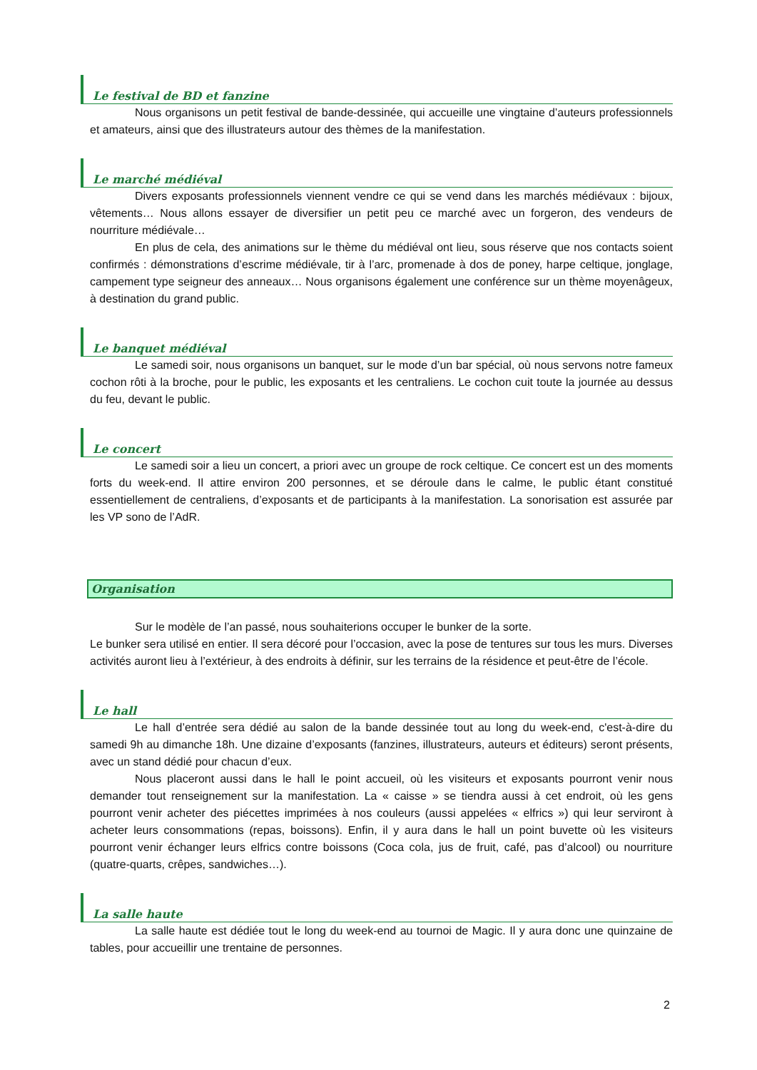Le festival de BD et fanzine
Nous organisons un petit festival de bande-dessinée, qui accueille une vingtaine d’auteurs professionnels et amateurs, ainsi que des illustrateurs autour des thèmes de la manifestation.
Le marché médiéval
Divers exposants professionnels viennent vendre ce qui se vend dans les marchés médiévaux : bijoux, vêtements… Nous allons essayer de diversifier un petit peu ce marché avec un forgeron, des vendeurs de nourriture médiévale…
En plus de cela, des animations sur le thème du médiéval ont lieu, sous réserve que nos contacts soient confirmés : démonstrations d’escrime médiévale, tir à l’arc, promenade à dos de poney, harpe celtique, jonglage, campement type seigneur des anneaux… Nous organisons également une conférence sur un thème moyenâgeux, à destination du grand public.
Le banquet médiéval
Le samedi soir, nous organisons un banquet, sur le mode d’un bar spécial, où nous servons notre fameux cochon rôti à la broche, pour le public, les exposants et les centraliens. Le cochon cuit toute la journée au dessus du feu, devant le public.
Le concert
Le samedi soir a lieu un concert, a priori avec un groupe de rock celtique. Ce concert est un des moments forts du week-end. Il attire environ 200 personnes, et se déroule dans le calme, le public étant constitué essentiellement de centraliens, d’exposants et de participants à la manifestation. La sonorisation est assurée par les VP sono de l’AdR.
Organisation
Sur le modèle de l’an passé, nous souhaiterions occuper le bunker de la sorte.
Le bunker sera utilisé en entier. Il sera décoré pour l’occasion, avec la pose de tentures sur tous les murs. Diverses activités auront lieu à l’extérieur, à des endroits à définir, sur les terrains de la résidence et peut-être de l’école.
Le hall
Le hall d’entrée sera dédié au salon de la bande dessinée tout au long du week-end, c'est-à-dire du samedi 9h au dimanche 18h. Une dizaine d’exposants (fanzines, illustrateurs, auteurs et éditeurs) seront présents, avec un stand dédié pour chacun d’eux.
Nous placeront aussi dans le hall le point accueil, où les visiteurs et exposants pourront venir nous demander tout renseignement sur la manifestation. La « caisse » se tiendra aussi à cet endroit, où les gens pourront venir acheter des piécettes imprimées à nos couleurs (aussi appelées « elfrics ») qui leur serviront à acheter leurs consommations (repas, boissons). Enfin, il y aura dans le hall un point buvette où les visiteurs pourront venir échanger leurs elfrics contre boissons (Coca cola, jus de fruit, café, pas d’alcool) ou nourriture (quatre-quarts, crêpes, sandwiches…).
La salle haute
La salle haute est dédiée tout le long du week-end au tournoi de Magic. Il y aura donc une quinzaine de tables, pour accueillir une trentaine de personnes.
2